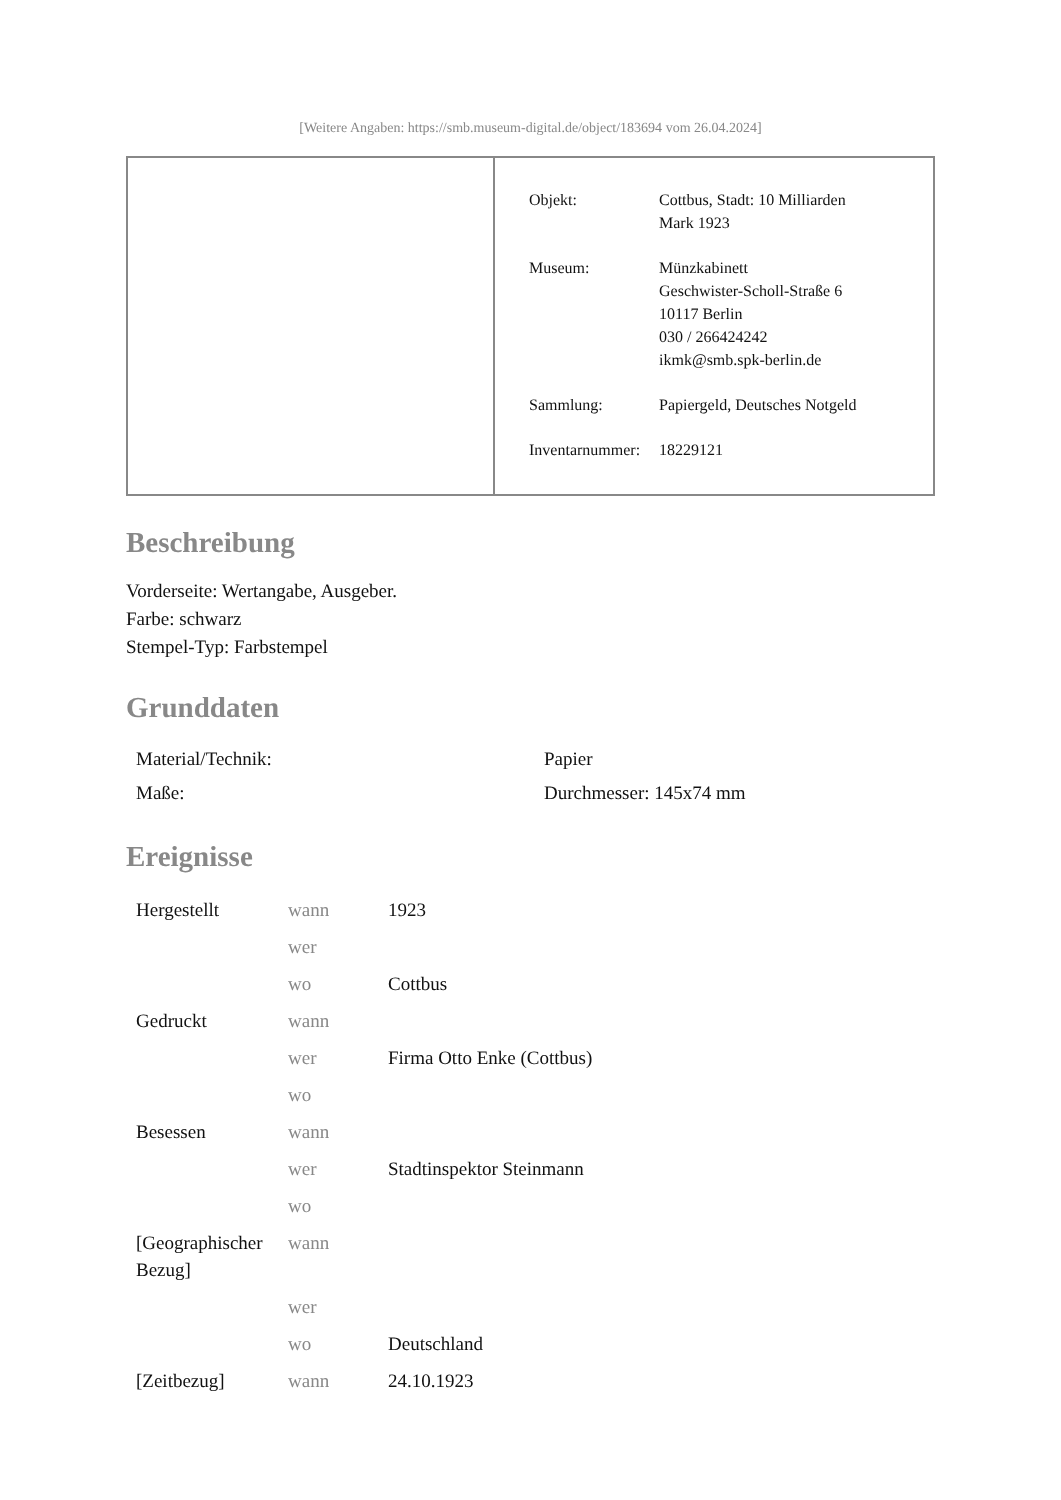[Weitere Angaben: https://smb.museum-digital.de/object/183694 vom 26.04.2024]
| Objekt: | Cottbus, Stadt: 10 Milliarden Mark 1923 |
| Museum: | Münzkabinett Geschwister-Scholl-Straße 6 10117 Berlin 030 / 266424242 ikmk@smb.spk-berlin.de |
| Sammlung: | Papiergeld, Deutsches Notgeld |
| Inventarnummer: | 18229121 |
Beschreibung
Vorderseite: Wertangabe, Ausgeber.
Farbe: schwarz
Stempel-Typ: Farbstempel
Grunddaten
| Material/Technik: | Papier |
| Maße: | Durchmesser: 145x74 mm |
Ereignisse
| Hergestellt | wann | 1923 |
| | wer | |
| | wo | Cottbus |
| Gedruckt | wann | |
| | wer | Firma Otto Enke (Cottbus) |
| | wo | |
| Besessen | wann | |
| | wer | Stadtinspektor Steinmann |
| | wo | |
| [Geographischer Bezug] | wann | |
| | wer | |
| | wo | Deutschland |
| [Zeitbezug] | wann | 24.10.1923 |